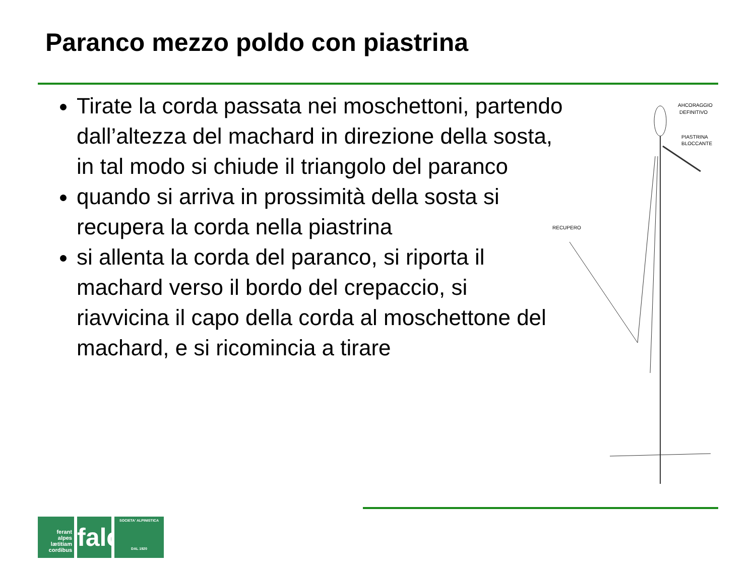Paranco mezzo poldo con piastrina
Tirate la corda passata nei moschettoni, partendo dall’altezza del machard in direzione della sosta, in tal modo si chiude il triangolo del paranco
quando si arriva in prossimità della sosta si recupera la corda nella piastrina
si allenta la corda del paranco, si riporta il machard verso il bordo del crepaccio, si riavvicina il capo della corda al moschettone del machard, e si ricomincia a tirare
AHCORAGGIO
DEFINITIVO
PIASTRINA
BLOCCANTE
RECUPERO
ferant
alpes
lætitiam
cordibus
falc
SOCIETA' ALPINISTICA
DAL 1920